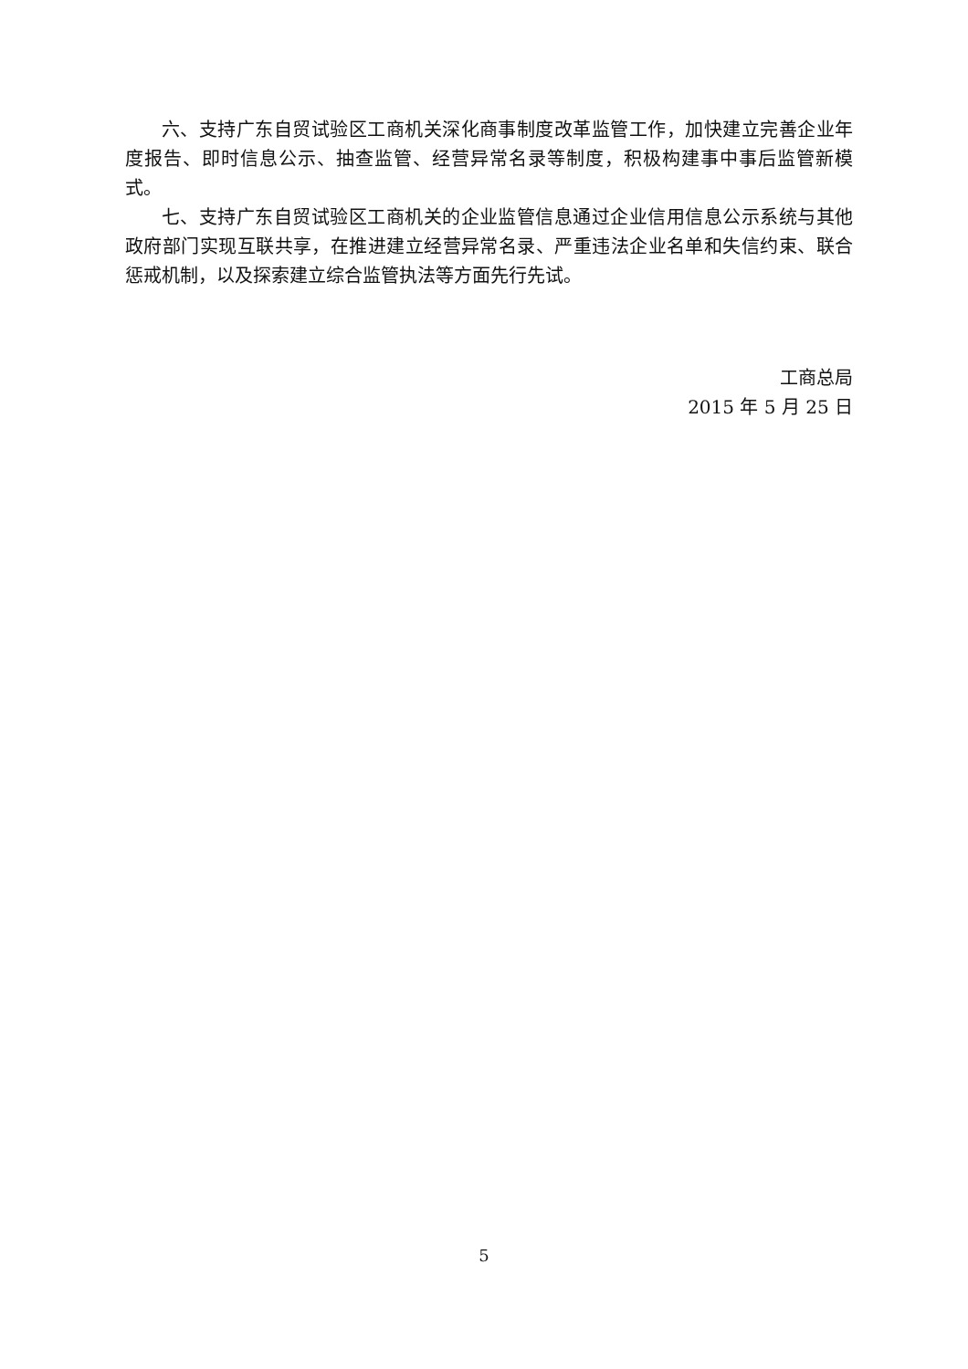六、支持广东自贸试验区工商机关深化商事制度改革监管工作，加快建立完善企业年度报告、即时信息公示、抽查监管、经营异常名录等制度，积极构建事中事后监管新模式。
七、支持广东自贸试验区工商机关的企业监管信息通过企业信用信息公示系统与其他政府部门实现互联共享，在推进建立经营异常名录、严重违法企业名单和失信约束、联合惩戒机制，以及探索建立综合监管执法等方面先行先试。
工商总局
2015 年 5 月 25 日
5